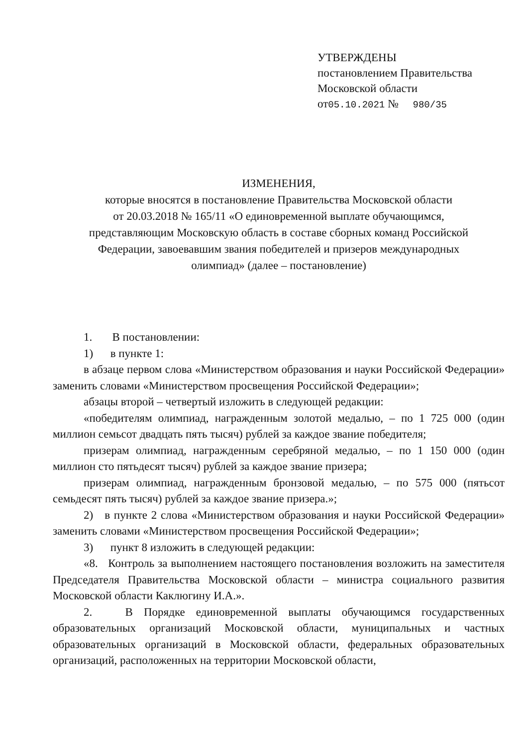УТВЕРЖДЕНЫ
постановлением Правительства
Московской области
от05.10.2021 № 980/35
ИЗМЕНЕНИЯ,
которые вносятся в постановление Правительства Московской области
от 20.03.2018 № 165/11 «О единовременной выплате обучающимся,
представляющим Московскую область в составе сборных команд Российской
Федерации, завоевавшим звания победителей и призеров международных
олимпиад» (далее – постановление)
1. В постановлении:
1) в пункте 1:
в абзаце первом слова «Министерством образования и науки Российской Федерации» заменить словами «Министерством просвещения Российской Федерации»;
абзацы второй – четвертый изложить в следующей редакции:
«победителям олимпиад, награжденным золотой медалью, – по 1 725 000 (один миллион семьсот двадцать пять тысяч) рублей за каждое звание победителя;
призерам олимпиад, награжденным серебряной медалью, – по 1 150 000 (один миллион сто пятьдесят тысяч) рублей за каждое звание призера;
призерам олимпиад, награжденным бронзовой медалью, – по 575 000 (пятьсот семьдесят пять тысяч) рублей за каждое звание призера.»;
2) в пункте 2 слова «Министерством образования и науки Российской Федерации» заменить словами «Министерством просвещения Российской Федерации»;
3) пункт 8 изложить в следующей редакции:
«8. Контроль за выполнением настоящего постановления возложить на заместителя Председателя Правительства Московской области – министра социального развития Московской области Каклюгину И.А.».
2. В Порядке единовременной выплаты обучающимся государственных образовательных организаций Московской области, муниципальных и частных образовательных организаций в Московской области, федеральных образовательных организаций, расположенных на территории Московской области,